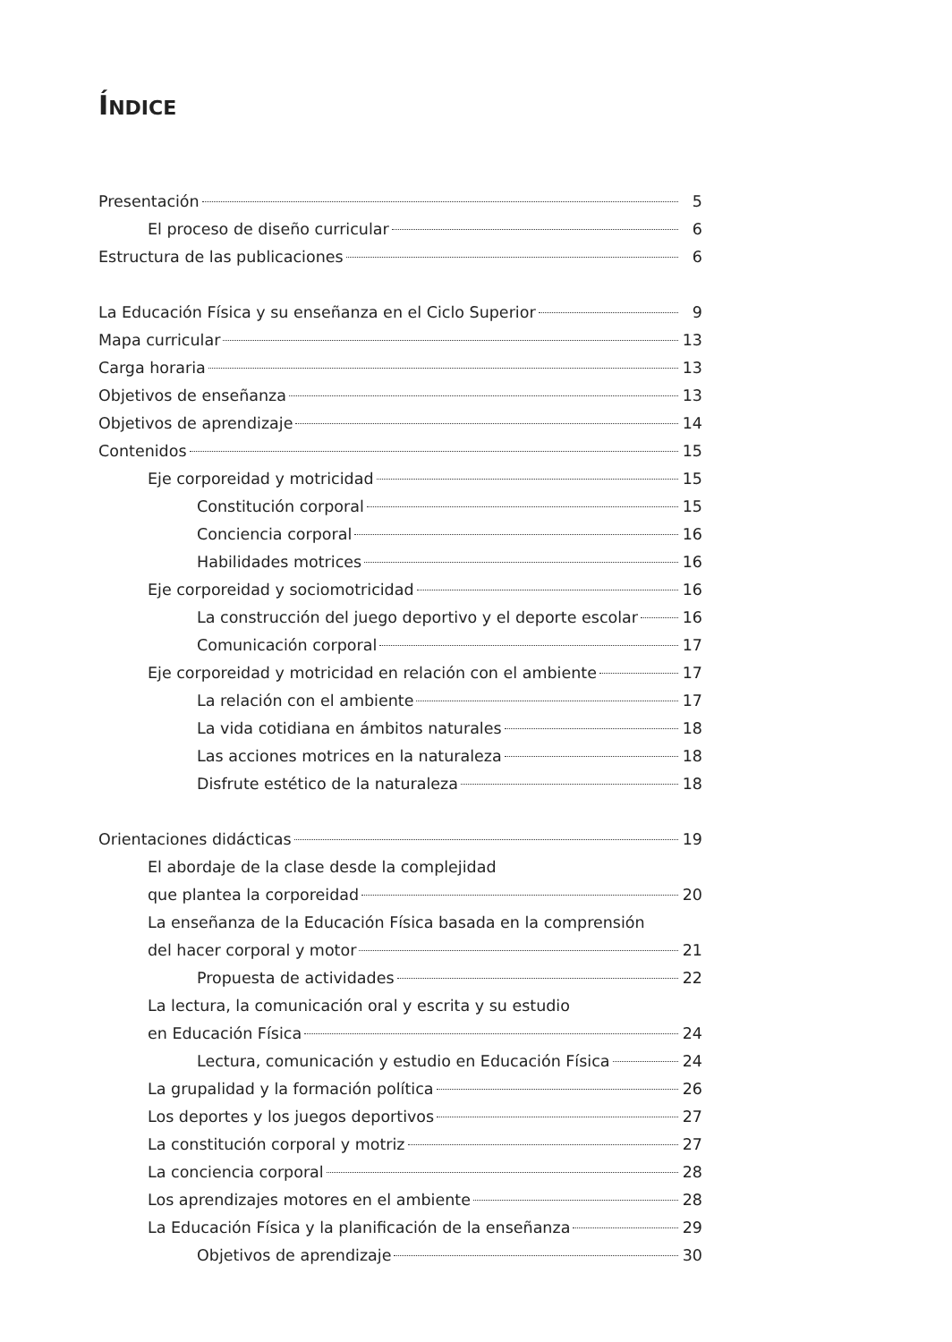ÍNDICE
Presentación 5
El proceso de diseño curricular 6
Estructura de las publicaciones 6
La Educación Física y su enseñanza en el Ciclo Superior 9
Mapa curricular 13
Carga horaria 13
Objetivos de enseñanza 13
Objetivos de aprendizaje 14
Contenidos 15
Eje corporeidad y motricidad 15
Constitución corporal 15
Conciencia corporal 16
Habilidades motrices 16
Eje corporeidad y sociomotricidad 16
La construcción del juego deportivo y el deporte escolar 16
Comunicación corporal 17
Eje corporeidad y motricidad en relación con el ambiente 17
La relación con el ambiente 17
La vida cotidiana en ámbitos naturales 18
Las acciones motrices en la naturaleza 18
Disfrute estético de la naturaleza 18
Orientaciones didácticas 19
El abordaje de la clase desde la complejidad
que plantea la corporeidad 20
La enseñanza de la Educación Física basada en la comprensión
del hacer corporal y motor 21
Propuesta de actividades 22
La lectura, la comunicación oral y escrita y su estudio
en Educación Física 24
Lectura, comunicación y estudio en Educación Física 24
La grupalidad y la formación política 26
Los deportes y los juegos deportivos 27
La constitución corporal y motriz 27
La conciencia corporal 28
Los aprendizajes motores en el ambiente 28
La Educación Física y la planificación de la enseñanza 29
Objetivos de aprendizaje 30